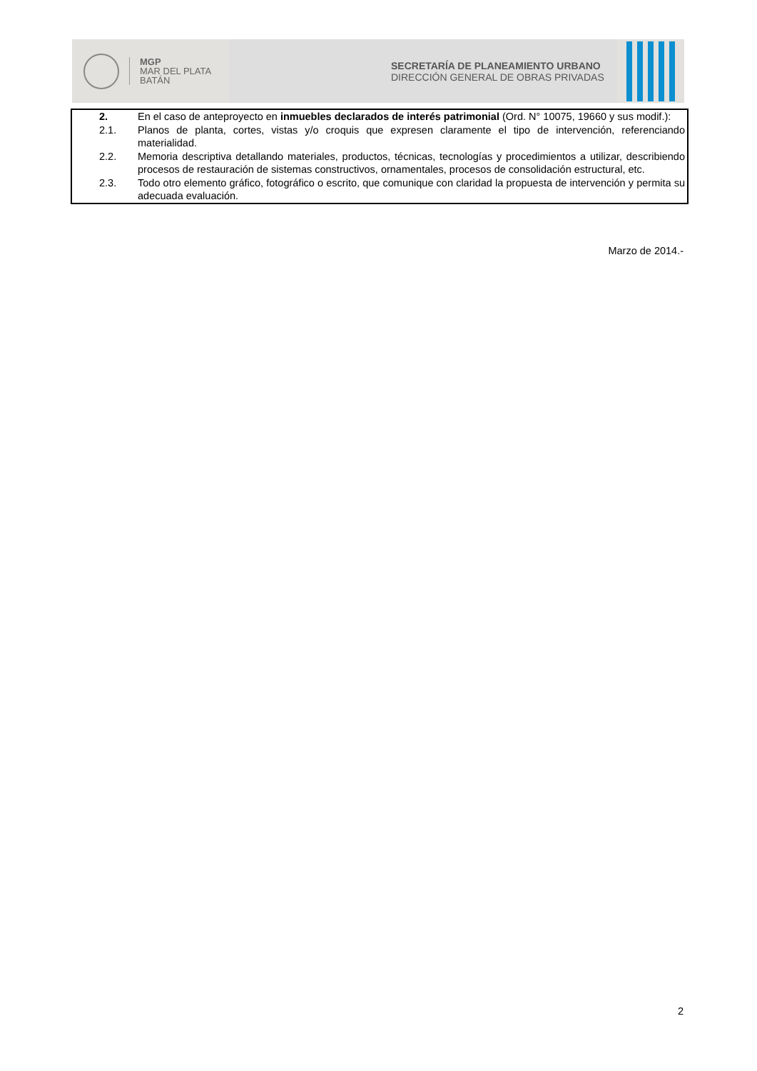MGP
MAR DEL PLATA
BATÁN
SECRETARÍA DE PLANEAMIENTO URBANO
DIRECCIÓN GENERAL DE OBRAS PRIVADAS
2. En el caso de anteproyecto en inmuebles declarados de interés patrimonial (Ord. N° 10075, 19660 y sus modif.):
2.1. Planos de planta, cortes, vistas y/o croquis que expresen claramente el tipo de intervención, referenciando materialidad.
2.2. Memoria descriptiva detallando materiales, productos, técnicas, tecnologías y procedimientos a utilizar, describiendo procesos de restauración de sistemas constructivos, ornamentales, procesos de consolidación estructural, etc.
2.3. Todo otro elemento gráfico, fotográfico o escrito, que comunique con claridad la propuesta de intervención y permita su adecuada evaluación.
Marzo de 2014.-
2